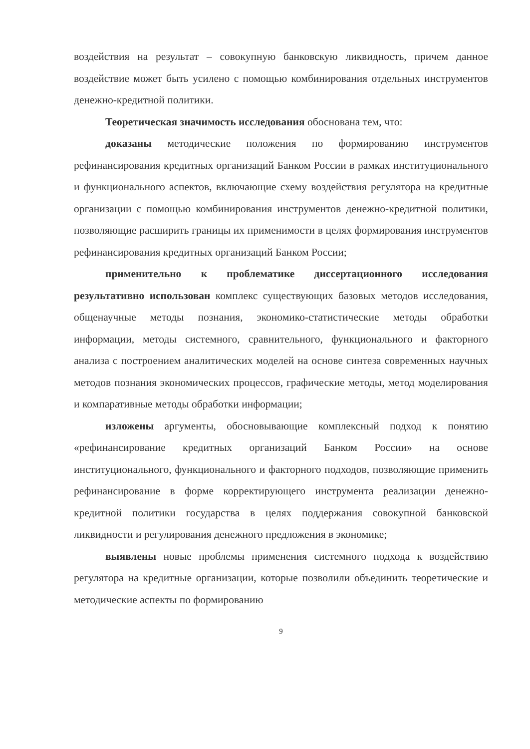воздействия на результат – совокупную банковскую ликвидность, причем данное воздействие может быть усилено с помощью комбинирования отдельных инструментов денежно-кредитной политики.
Теоретическая значимость исследования обоснована тем, что:
доказаны методические положения по формированию инструментов рефинансирования кредитных организаций Банком России в рамках институционального и функционального аспектов, включающие схему воздействия регулятора на кредитные организации с помощью комбинирования инструментов денежно-кредитной политики, позволяющие расширить границы их применимости в целях формирования инструментов рефинансирования кредитных организаций Банком России;
применительно к проблематике диссертационного исследования результативно использован комплекс существующих базовых методов исследования, общенаучные методы познания, экономико-статистические методы обработки информации, методы системного, сравнительного, функционального и факторного анализа с построением аналитических моделей на основе синтеза современных научных методов познания экономических процессов, графические методы, метод моделирования и компаративные методы обработки информации;
изложены аргументы, обосновывающие комплексный подход к понятию «рефинансирование кредитных организаций Банком России» на основе институционального, функционального и факторного подходов, позволяющие применить рефинансирование в форме корректирующего инструмента реализации денежно-кредитной политики государства в целях поддержания совокупной банковской ликвидности и регулирования денежного предложения в экономике;
выявлены новые проблемы применения системного подхода к воздействию регулятора на кредитные организации, которые позволили объединить теоретические и методические аспекты по формированию
9